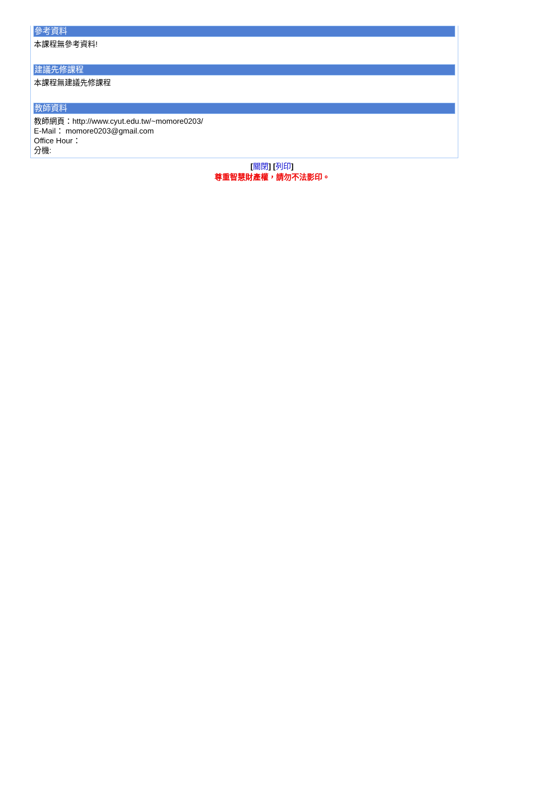參考資料
本課程無參考資料!
建議先修課程
本課程無建議先修課程
教師資料
教師網頁：http://www.cyut.edu.tw/~momore0203/
E-Mail： momore0203@gmail.com
Office Hour：
分機:
[關閉] [列印]
尊重智慧財產權，請勿不法影印。